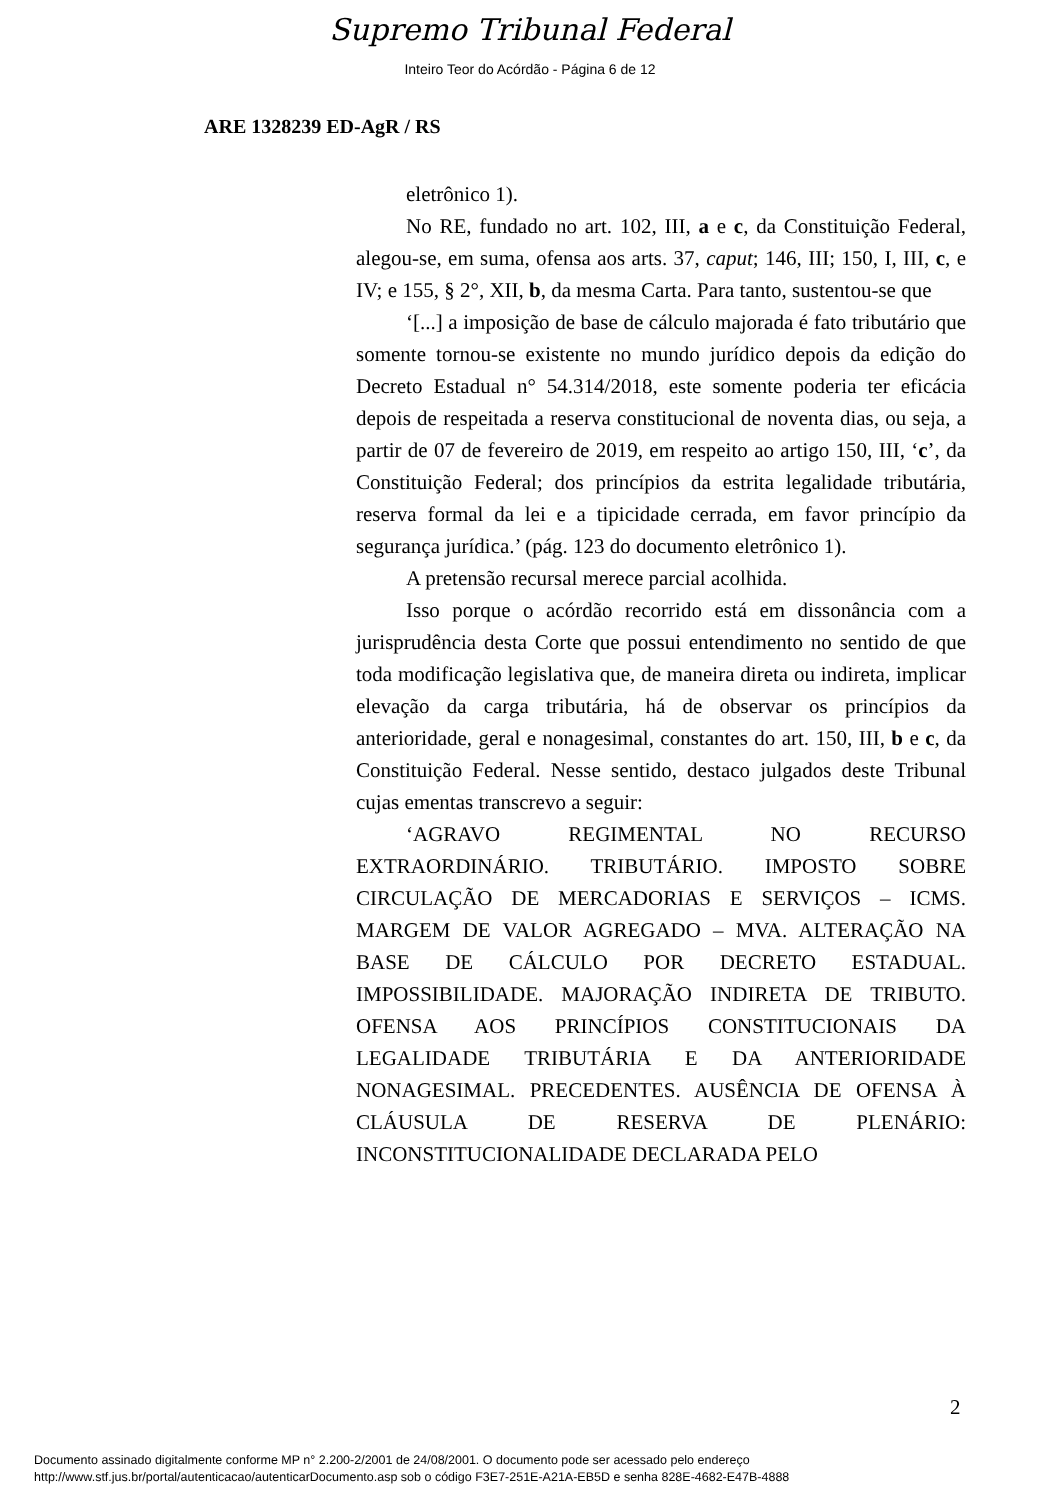Supremo Tribunal Federal
Inteiro Teor do Acórdão - Página 6 de 12
ARE 1328239 ED-AgR / RS
eletrônico 1).
No RE, fundado no art. 102, III, a e c, da Constituição Federal, alegou-se, em suma, ofensa aos arts. 37, caput; 146, III; 150, I, III, c, e IV; e 155, § 2°, XII, b, da mesma Carta. Para tanto, sustentou-se que
‘[...] a imposição de base de cálculo majorada é fato tributário que somente tornou-se existente no mundo jurídico depois da edição do Decreto Estadual n° 54.314/2018, este somente poderia ter eficácia depois de respeitada a reserva constitucional de noventa dias, ou seja, a partir de 07 de fevereiro de 2019, em respeito ao artigo 150, III, ‘c’, da Constituição Federal; dos princípios da estrita legalidade tributária, reserva formal da lei e a tipicidade cerrada, em favor princípio da segurança jurídica.’ (pág. 123 do documento eletrônico 1).
A pretensão recursal merece parcial acolhida.
Isso porque o acórdão recorrido está em dissonância com a jurisprudência desta Corte que possui entendimento no sentido de que toda modificação legislativa que, de maneira direta ou indireta, implicar elevação da carga tributária, há de observar os princípios da anterioridade, geral e nonagesimal, constantes do art. 150, III, b e c, da Constituição Federal. Nesse sentido, destaco julgados deste Tribunal cujas ementas transcrevo a seguir:
‘AGRAVO REGIMENTAL NO RECURSO EXTRAORDINÁRIO. TRIBUTÁRIO. IMPOSTO SOBRE CIRCULAÇÃO DE MERCADORIAS E SERVIÇOS – ICMS. MARGEM DE VALOR AGREGADO – MVA. ALTERAÇÃO NA BASE DE CÁLCULO POR DECRETO ESTADUAL. IMPOSSIBILIDADE. MAJORAÇÃO INDIRETA DE TRIBUTO. OFENSA AOS PRINCÍPIOS CONSTITUCIONAIS DA LEGALIDADE TRIBUTÁRIA E DA ANTERIORIDADE NONAGESIMAL. PRECEDENTES. AUSÊNCIA DE OFENSA À CLÁUSULA DE RESERVA DE PLENÁRIO: INCONSTITUCIONALIDADE DECLARADA PELO
2
Documento assinado digitalmente conforme MP n° 2.200-2/2001 de 24/08/2001. O documento pode ser acessado pelo endereço
http://www.stf.jus.br/portal/autenticacao/autenticarDocumento.asp sob o código F3E7-251E-A21A-EB5D e senha 828E-4682-E47B-4888